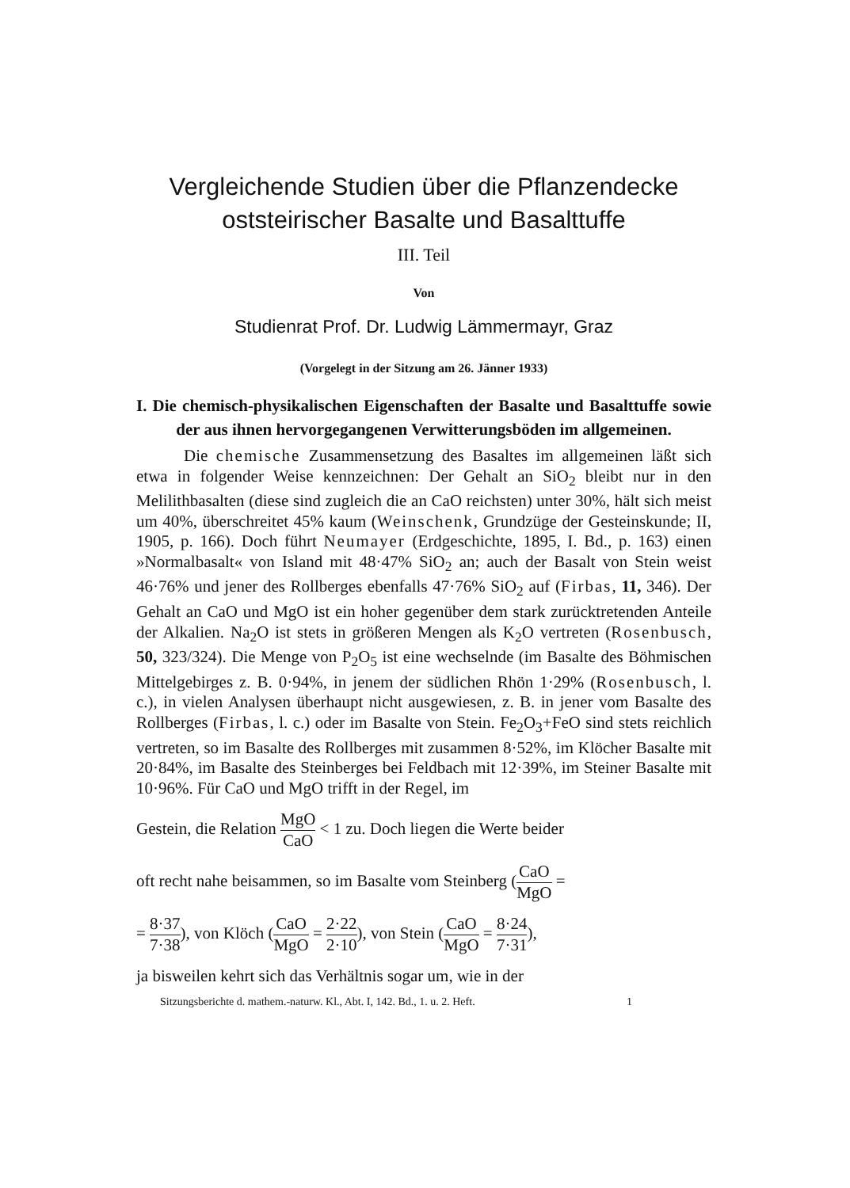Vergleichende Studien über die Pflanzendecke
oststeirischer Basalte und Basalttuffe
III. Teil
Von
Studienrat Prof. Dr. Ludwig Lämmermayr, Graz
(Vorgelegt in der Sitzung am 26. Jänner 1933)
I. Die chemisch-physikalischen Eigenschaften der Basalte und Basalttuffe sowie der aus ihnen hervorgegangenen Verwitterungs­böden im allgemeinen.
Die chemische Zusammensetzung des Basaltes im allgemeinen läßt sich etwa in folgender Weise kennzeichnen: Der Gehalt an SiO<sub>2</sub> bleibt nur in den Melilithbasalten (diese sind zugleich die an CaO reichsten) unter 30%, hält sich meist um 40%, überschreitet 45% kaum (Weinschenk, Grundzüge der Gesteinskunde; II, 1905, p. 166). Doch führt Neumayer (Erdgeschichte, 1895, I. Bd., p. 163) einen »Normalbasalt« von Island mit 48·47% SiO<sub>2</sub> an; auch der Basalt von Stein weist 46·76% und jener des Rollberges ebenfalls 47·76% SiO<sub>2</sub> auf (Firbas, 11, 346). Der Gehalt an CaO und MgO ist ein hoher gegenüber dem stark zurücktretenden Anteile der Alkalien. Na<sub>2</sub>O ist stets in größeren Mengen als K<sub>2</sub>O vertreten (Rosenbusch, 50, 323/324). Die Menge von P<sub>2</sub>O<sub>5</sub> ist eine wechselnde (im Basalte des Böhmischen Mittelgebirges z. B. 0·94%, in jenem der südlichen Rhön 1·29% (Rosenbusch, l. c.), in vielen Analysen überhaupt nicht ausgewiesen, z. B. in jener vom Basalte des Rollberges (Firbas, l. c.) oder im Basalte von Stein. Fe<sub>2</sub>O<sub>3</sub>+FeO sind stets reichlich vertreten, so im Basalte des Rollberges mit zusammen 8·52%, im Klöcher Basalte mit 20·84%, im Basalte des Steinberges bei Feldbach mit 12·39%, im Steiner Basalte mit 10·96%. Für CaO und MgO trifft in der Regel, im
Gestein, die Relation MgO CaO < 1 zu. Doch liegen die Werte beider
oft recht nahe beisammen, so im Basalte vom Steinberg (CaO MgO =
= 8·37 7·38), von Klöch (CaO MgO = 2·22 2·10), von Stein (CaO MgO = 8·24 7·31),
ja bisweilen kehrt sich das Verhältnis sogar um, wie in der
Sitzungsberichte d. mathem.-naturw. Kl., Abt. I, 142. Bd., 1. u. 2. Heft. 1